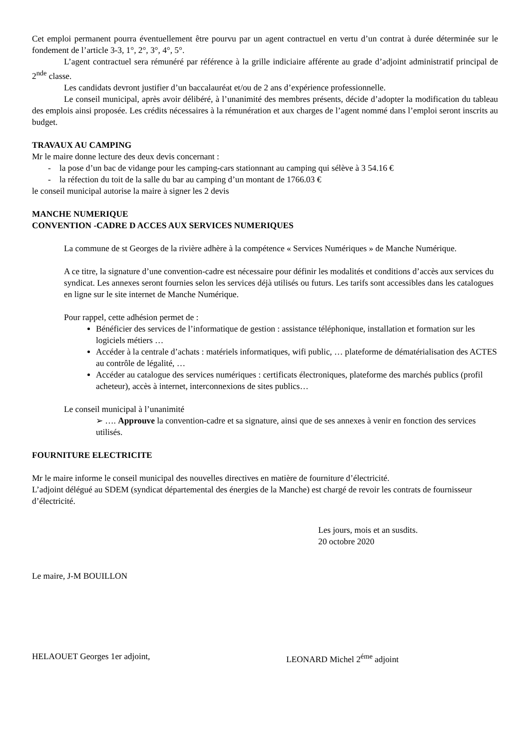Cet emploi permanent pourra éventuellement être pourvu par un agent contractuel en vertu d’un contrat à durée déterminée sur le fondement de l’article 3-3, 1°, 2°, 3°, 4°, 5°.
L’agent contractuel sera rémunéré par référence à la grille indiciaire afférente au grade d’adjoint administratif principal de 2<sup>nde</sup> classe.
Les candidats devront justifier d’un baccalauréat et/ou de 2 ans d’expérience professionnelle.
Le conseil municipal, après avoir délibéré, à l’unanimité des membres présents, décide d’adopter la modification du tableau des emplois ainsi proposée. Les crédits nécessaires à la rémunération et aux charges de l’agent nommé dans l’emploi seront inscrits au budget.
TRAVAUX AU CAMPING
Mr le maire donne lecture des deux devis concernant :
- la pose d’un bac de vidange pour les camping-cars stationnant au camping qui sélève à 3 54.16 €
- la réfection du toit de la salle du bar au camping d’un montant de 1766.03 €
le conseil municipal autorise la maire à signer les 2 devis
MANCHE NUMERIQUE
CONVENTION -CADRE D ACCES AUX SERVICES NUMERIQUES
La commune de st Georges de la rivière adhère à la compétence « Services Numériques » de Manche Numérique.
A ce titre, la signature d’une convention-cadre est nécessaire pour définir les modalités et conditions d’accès aux services du syndicat. Les annexes seront fournies selon les services déjà utilisés ou futurs. Les tarifs sont accessibles dans les catalogues en ligne sur le site internet de Manche Numérique.
Pour rappel, cette adhésion permet de :
Bénéficier des services de l’informatique de gestion : assistance téléphonique, installation et formation sur les logiciels métiers …
Accéder à la centrale d’achats : matériels informatiques, wifi public, … plateforme de dématérialisation des ACTES au contrôle de légalité, …
Accéder au catalogue des services numériques : certificats électroniques, plateforme des marchés publics (profil acheteur), accès à internet, interconnexions de sites publics…
Le conseil municipal à l’unanimité
➢ …. Approuve la convention-cadre et sa signature, ainsi que de ses annexes à venir en fonction des services utilisés.
FOURNITURE ELECTRICITE
Mr le maire informe le conseil municipal des nouvelles directives en matière de fourniture d’électricité.
L’adjoint délégué au SDEM (syndicat départemental des énergies de la Manche) est chargé de revoir les contrats de fournisseur d’électricité.
Les jours, mois et an susdits.
20 octobre 2020
Le maire, J-M BOUILLON
HELAOUET Georges 1er adjoint, LEONARD Michel 2<sup>éme</sup> adjoint